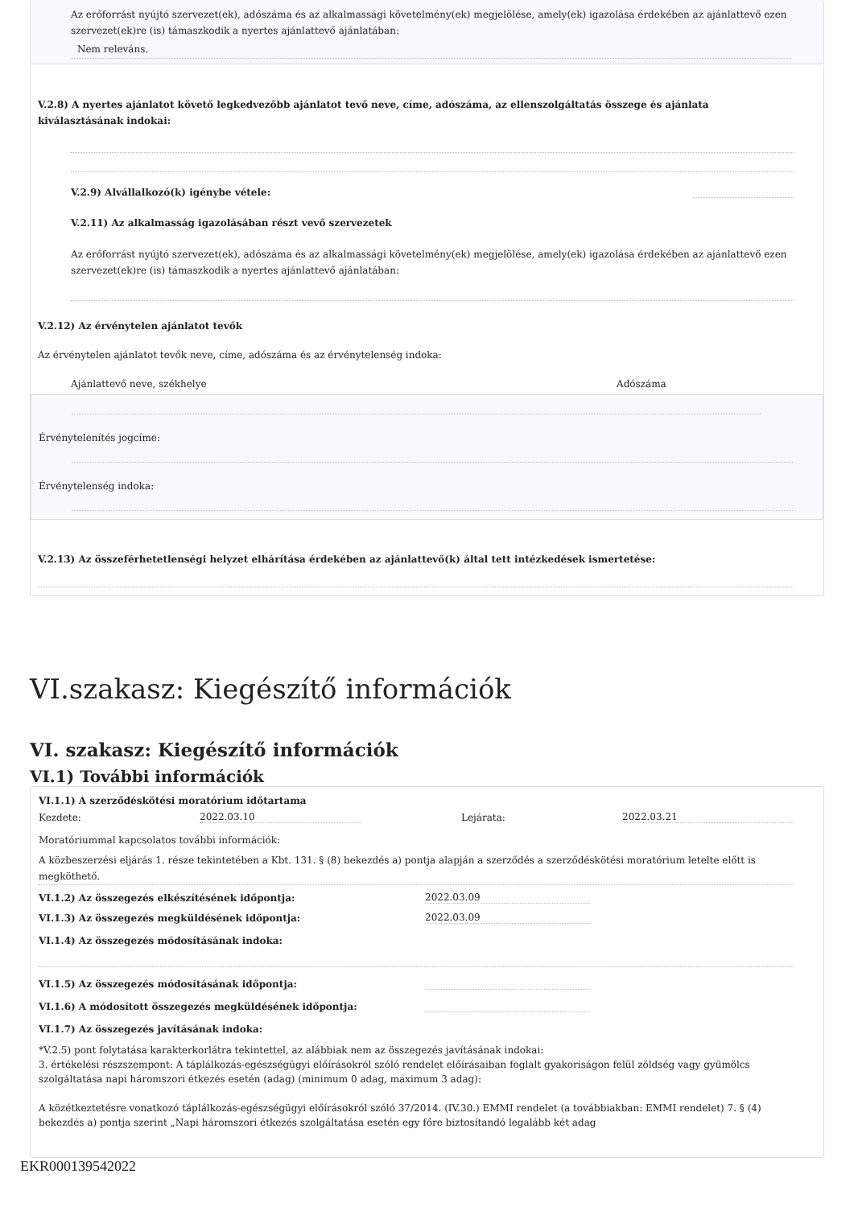Az erőforrást nyújtó szervezet(ek), adószáma és az alkalmassági követelmény(ek) megjelölése, amely(ek) igazolása érdekében az ajánlattevő ezen szervezet(ek)re (is) támaszkodik a nyertes ajánlattevő ajánlatában:
Nem releváns.
V.2.8) A nyertes ajánlatot követő legkedvezőbb ajánlatot tevő neve, címe, adószáma, az ellenszolgáltatás összege és ajánlata kiválasztásának indokai:
V.2.9) Alvállalkozó(k) igénybe vétele:
V.2.11) Az alkalmasság igazolásában részt vevő szervezetek
Az erőforrást nyújtó szervezet(ek), adószáma és az alkalmassági követelmény(ek) megjelölése, amely(ek) igazolása érdekében az ajánlattevő ezen szervezet(ek)re (is) támaszkodik a nyertes ajánlattevő ajánlatában:
V.2.12) Az érvénytelen ajánlatot tevők
Az érvénytelen ajánlatot tevők neve, címe, adószáma és az érvénytelenség indoka:
Ajánlattevő neve, székhelye Adószáma
Érvénytelenítés jogcíme:
Érvénytelenség indoka:
V.2.13) Az összeférhetetlenségi helyzet elhárítása érdekében az ajánlattevő(k) által tett intézkedések ismertetése:
VI.szakasz: Kiegészítő információk
VI. szakasz: Kiegészítő információk
VI.1) További információk
VI.1.1) A szerződéskötési moratórium időtartama
Kezdete: 2022.03.10 Lejárata: 2022.03.21
Moratóriummal kapcsolatos további információk:
A közbeszerzési eljárás 1. része tekintetében a Kbt. 131. § (8) bekezdés a) pontja alapján a szerződés a szerződéskötési moratórium letelte előtt is megköthető.
VI.1.2) Az összegezés elkészítésének időpontja: 2022.03.09
VI.1.3) Az összegezés megküldésének időpontja: 2022.03.09
VI.1.4) Az összegezés módosításának indoka:
VI.1.5) Az összegezés módosításának időpontja:
VI.1.6) A módosított összegezés megküldésének időpontja:
VI.1.7) Az összegezés javításának indoka:
*V.2.5) pont folytatása karakterkorlátra tekintettel, az alábbiak nem az összegezés javításának indokai:
3. értékelési részszempont: A táplálkozás-egészségügyi előírásokról szóló rendelet előírásaiban foglalt gyakoriságon felül zöldség vagy gyümölcs szolgáltatása napi háromszori étkezés esetén (adag) (minimum 0 adag, maximum 3 adag):
A közétkeztetésre vonatkozó táplálkozás-egészségügyi előírásokról szóló 37/2014. (IV.30.) EMMI rendelet (a továbbiakban: EMMI rendelet) 7. § (4) bekezdés a) pontja szerint „Napi háromszori étkezés szolgáltatása esetén egy főre biztosítandó legalább két adag
EKR000139542022